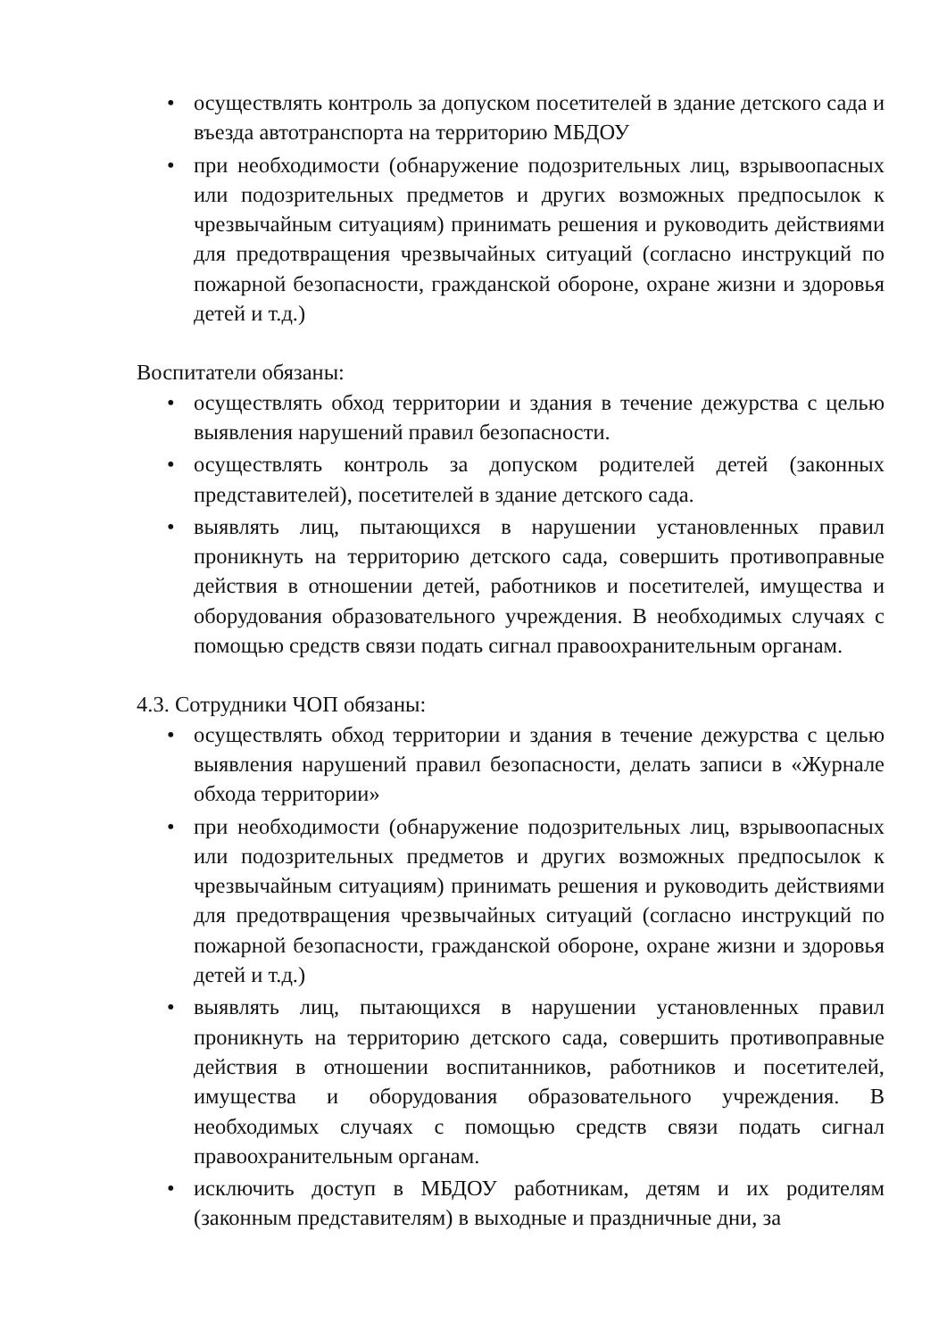• осуществлять контроль за допуском посетителей в здание детского сада и въезда автотранспорта на территорию МБДОУ
• при необходимости (обнаружение подозрительных лиц, взрывоопасных или подозрительных предметов и других возможных предпосылок к чрезвычайным ситуациям) принимать решения и руководить действиями для предотвращения чрезвычайных ситуаций (согласно инструкций по пожарной безопасности, гражданской обороне, охране жизни и здоровья детей и т.д.)
Воспитатели обязаны:
• осуществлять обход территории и здания в течение дежурства с целью выявления нарушений правил безопасности.
• осуществлять контроль за допуском родителей детей (законных представителей), посетителей в здание детского сада.
• выявлять лиц, пытающихся в нарушении установленных правил проникнуть на территорию детского сада, совершить противоправные действия в отношении детей, работников и посетителей, имущества и оборудования образовательного учреждения. В необходимых случаях с помощью средств связи подать сигнал правоохранительным органам.
4.3. Сотрудники ЧОП обязаны:
• осуществлять обход территории и здания в течение дежурства с целью выявления нарушений правил безопасности, делать записи в «Журнале обхода территории»
• при необходимости (обнаружение подозрительных лиц, взрывоопасных или подозрительных предметов и других возможных предпосылок к чрезвычайным ситуациям) принимать решения и руководить действиями для предотвращения чрезвычайных ситуаций (согласно инструкций по пожарной безопасности, гражданской обороне, охране жизни и здоровья детей и т.д.)
• выявлять лиц, пытающихся в нарушении установленных правил проникнуть на территорию детского сада, совершить противоправные действия в отношении воспитанников, работников и посетителей, имущества и оборудования образовательного учреждения. В необходимых случаях с помощью средств связи подать сигнал правоохранительным органам.
• исключить доступ в МБДОУ работникам, детям и их родителям (законным представителям) в выходные и праздничные дни, за